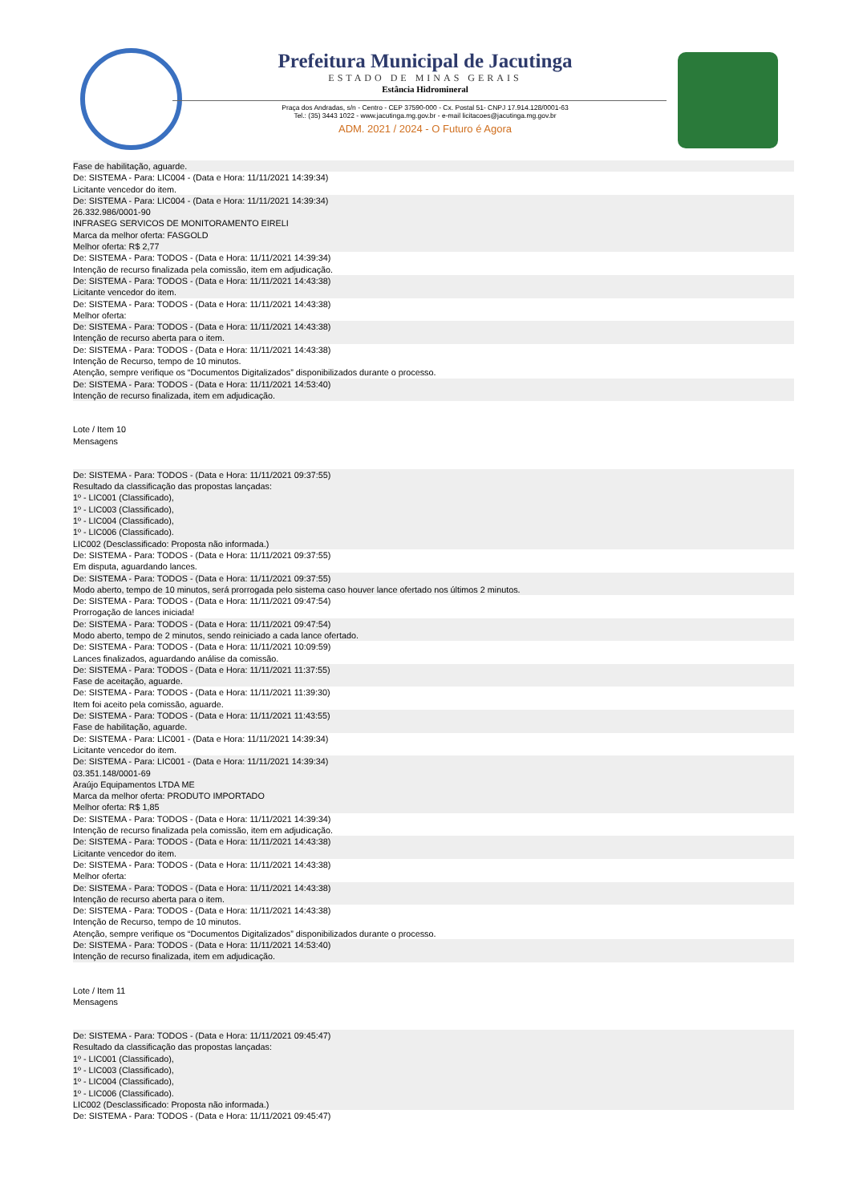Prefeitura Municipal de Jacutinga
ESTADO DE MINAS GERAIS
Estância Hidromineral
Praça dos Andradas, s/n - Centro - CEP 37590-000 - Cx. Postal 51- CNPJ 17.914.128/0001-63
Tel.: (35) 3443 1022 - www.jacutinga.mg.gov.br - e-mail licitacoes@jacutinga.mg.gov.br
ADM. 2021 / 2024 - O Futuro é Agora
Fase de habilitação, aguarde.
De: SISTEMA - Para: LIC004 - (Data e Hora: 11/11/2021 14:39:34)
Licitante vencedor do item.
De: SISTEMA - Para: LIC004 - (Data e Hora: 11/11/2021 14:39:34)
26.332.986/0001-90
INFRASEG SERVICOS DE MONITORAMENTO EIRELI
Marca da melhor oferta: FASGOLD
Melhor oferta: R$ 2,77
De: SISTEMA - Para: TODOS - (Data e Hora: 11/11/2021 14:39:34)
Intenção de recurso finalizada pela comissão, item em adjudicação.
De: SISTEMA - Para: TODOS - (Data e Hora: 11/11/2021 14:43:38)
Licitante vencedor do item.
De: SISTEMA - Para: TODOS - (Data e Hora: 11/11/2021 14:43:38)
Melhor oferta:
De: SISTEMA - Para: TODOS - (Data e Hora: 11/11/2021 14:43:38)
Intenção de recurso aberta para o item.
De: SISTEMA - Para: TODOS - (Data e Hora: 11/11/2021 14:43:38)
Intenção de Recurso, tempo de 10 minutos.
Atenção, sempre verifique os “Documentos Digitalizados” disponibilizados durante o processo.
De: SISTEMA - Para: TODOS - (Data e Hora: 11/11/2021 14:53:40)
Intenção de recurso finalizada, item em adjudicação.
Lote / Item 10
Mensagens
De: SISTEMA - Para: TODOS - (Data e Hora: 11/11/2021 09:37:55)
Resultado da classificação das propostas lançadas:
1º - LIC001 (Classificado),
1º - LIC003 (Classificado),
1º - LIC004 (Classificado),
1º - LIC006 (Classificado).
LIC002 (Desclassificado: Proposta não informada.)
De: SISTEMA - Para: TODOS - (Data e Hora: 11/11/2021 09:37:55)
Em disputa, aguardando lances.
De: SISTEMA - Para: TODOS - (Data e Hora: 11/11/2021 09:37:55)
Modo aberto, tempo de 10 minutos, será prorrogada pelo sistema caso houver lance ofertado nos últimos 2 minutos.
De: SISTEMA - Para: TODOS - (Data e Hora: 11/11/2021 09:47:54)
Prorrogação de lances iniciada!
De: SISTEMA - Para: TODOS - (Data e Hora: 11/11/2021 09:47:54)
Modo aberto, tempo de 2 minutos, sendo reiniciado a cada lance ofertado.
De: SISTEMA - Para: TODOS - (Data e Hora: 11/11/2021 10:09:59)
Lances finalizados, aguardando análise da comissão.
De: SISTEMA - Para: TODOS - (Data e Hora: 11/11/2021 11:37:55)
Fase de aceitação, aguarde.
De: SISTEMA - Para: TODOS - (Data e Hora: 11/11/2021 11:39:30)
Item foi aceito pela comissão, aguarde.
De: SISTEMA - Para: TODOS - (Data e Hora: 11/11/2021 11:43:55)
Fase de habilitação, aguarde.
De: SISTEMA - Para: LIC001 - (Data e Hora: 11/11/2021 14:39:34)
Licitante vencedor do item.
De: SISTEMA - Para: LIC001 - (Data e Hora: 11/11/2021 14:39:34)
03.351.148/0001-69
Araújo Equipamentos LTDA ME
Marca da melhor oferta: PRODUTO IMPORTADO
Melhor oferta: R$ 1,85
De: SISTEMA - Para: TODOS - (Data e Hora: 11/11/2021 14:39:34)
Intenção de recurso finalizada pela comissão, item em adjudicação.
De: SISTEMA - Para: TODOS - (Data e Hora: 11/11/2021 14:43:38)
Licitante vencedor do item.
De: SISTEMA - Para: TODOS - (Data e Hora: 11/11/2021 14:43:38)
Melhor oferta:
De: SISTEMA - Para: TODOS - (Data e Hora: 11/11/2021 14:43:38)
Intenção de recurso aberta para o item.
De: SISTEMA - Para: TODOS - (Data e Hora: 11/11/2021 14:43:38)
Intenção de Recurso, tempo de 10 minutos.
Atenção, sempre verifique os “Documentos Digitalizados” disponibilizados durante o processo.
De: SISTEMA - Para: TODOS - (Data e Hora: 11/11/2021 14:53:40)
Intenção de recurso finalizada, item em adjudicação.
Lote / Item 11
Mensagens
De: SISTEMA - Para: TODOS - (Data e Hora: 11/11/2021 09:45:47)
Resultado da classificação das propostas lançadas:
1º - LIC001 (Classificado),
1º - LIC003 (Classificado),
1º - LIC004 (Classificado),
1º - LIC006 (Classificado).
LIC002 (Desclassificado: Proposta não informada.)
De: SISTEMA - Para: TODOS - (Data e Hora: 11/11/2021 09:45:47)